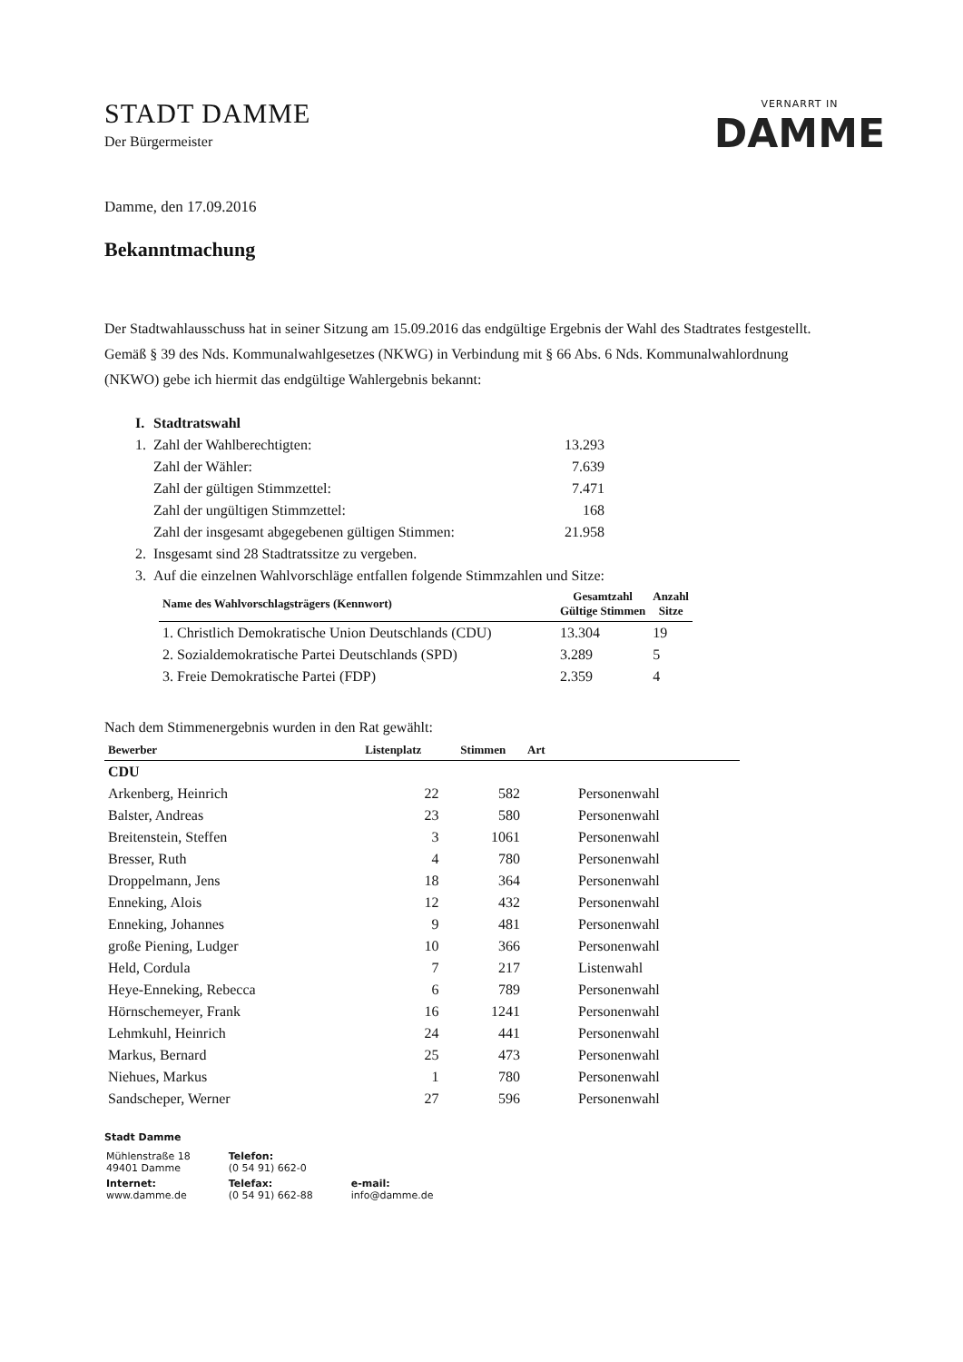STADT DAMME
Der Bürgermeister
VERNARRT IN
DAMME
Damme, den 17.09.2016
Bekanntmachung
Der Stadtwahlausschuss hat in seiner Sitzung am 15.09.2016 das endgültige Ergebnis der Wahl des Stadtrates festgestellt. Gemäß § 39 des Nds. Kommunalwahlgesetzes (NKWG) in Verbindung mit § 66 Abs. 6 Nds. Kommunalwahlordnung (NKWO) gebe ich hiermit das endgültige Wahlergebnis bekannt:
| I. | Stadtratswahl | |
| 1. | Zahl der Wahlberechtigten: | 13.293 |
| | Zahl der Wähler: | 7.639 |
| | Zahl der gültigen Stimmzettel: | 7.471 |
| | Zahl der ungültigen Stimmzettel: | 168 |
| | Zahl der insgesamt abgegebenen gültigen Stimmen: | 21.958 |
| 2. | Insgesamt sind 28 Stadtratssitze zu vergeben. | |
| 3. | Auf die einzelnen Wahlvorschläge entfallen folgende Stimmzahlen und Sitze: | |
| Name des Wahlvorschlagsträgers (Kennwort) | Gesamtzahl Gültige Stimmen | Anzahl Sitze |
| --- | --- | --- |
| 1. Christlich Demokratische Union Deutschlands (CDU) | 13.304 | 19 |
| 2. Sozialdemokratische Partei Deutschlands (SPD) | 3.289 | 5 |
| 3. Freie Demokratische Partei (FDP) | 2.359 | 4 |
Nach dem Stimmenergebnis wurden in den Rat gewählt:
| Bewerber | Listenplatz | Stimmen | Art |
| --- | --- | --- | --- |
| CDU | | | |
| Arkenberg, Heinrich | 22 | 582 | Personenwahl |
| Balster, Andreas | 23 | 580 | Personenwahl |
| Breitenstein, Steffen | 3 | 1061 | Personenwahl |
| Bresser, Ruth | 4 | 780 | Personenwahl |
| Droppelmann, Jens | 18 | 364 | Personenwahl |
| Enneking, Alois | 12 | 432 | Personenwahl |
| Enneking, Johannes | 9 | 481 | Personenwahl |
| große Piening, Ludger | 10 | 366 | Personenwahl |
| Held, Cordula | 7 | 217 | Listenwahl |
| Heye-Enneking, Rebecca | 6 | 789 | Personenwahl |
| Hörnschemeyer, Frank | 16 | 1241 | Personenwahl |
| Lehmkuhl, Heinrich | 24 | 441 | Personenwahl |
| Markus, Bernard | 25 | 473 | Personenwahl |
| Niehues, Markus | 1 | 780 | Personenwahl |
| Sandscheper, Werner | 27 | 596 | Personenwahl |
Stadt Damme
| Mühlenstraße 18 49401 Damme | Telefon: (0 54 91) 662-0 | |
| Internet: www.damme.de | Telefax: (0 54 91) 662-88 | e-mail: info@damme.de |